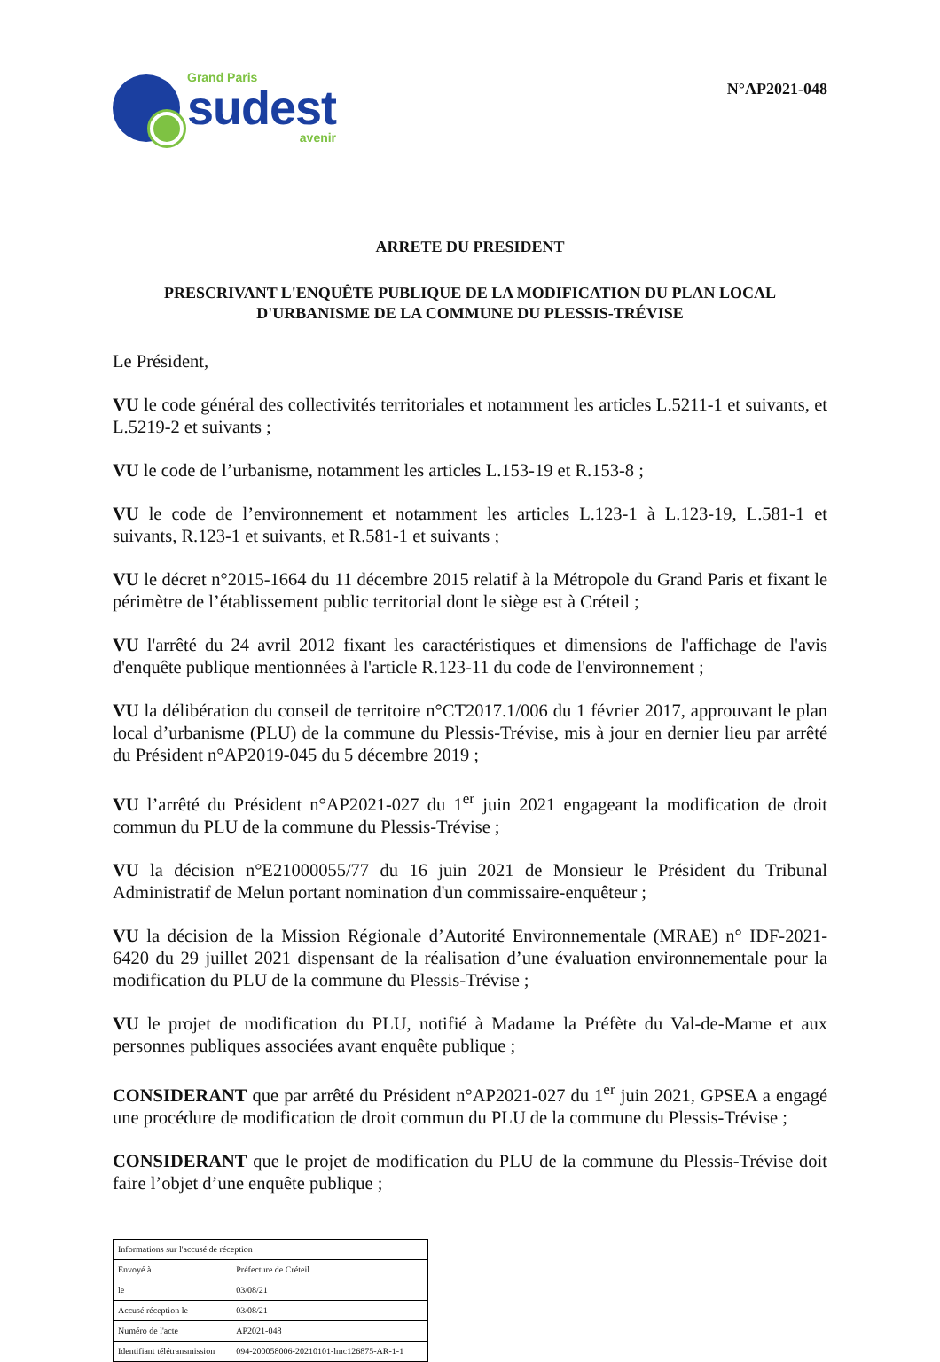Grand Paris
sudest
avenir
N°AP2021-048
ARRETE DU PRESIDENT
PRESCRIVANT L'ENQUÊTE PUBLIQUE DE LA MODIFICATION DU PLAN LOCAL D'URBANISME DE LA COMMUNE DU PLESSIS-TRÉVISE
Le Président,
VU le code général des collectivités territoriales et notamment les articles L.5211-1 et suivants, et L.5219-2 et suivants ;
VU le code de l’urbanisme, notamment les articles L.153-19 et R.153-8 ;
VU le code de l’environnement et notamment les articles L.123-1 à L.123-19, L.581-1 et suivants, R.123-1 et suivants, et R.581-1 et suivants ;
VU le décret n°2015-1664 du 11 décembre 2015 relatif à la Métropole du Grand Paris et fixant le périmètre de l’établissement public territorial dont le siège est à Créteil ;
VU l'arrêté du 24 avril 2012 fixant les caractéristiques et dimensions de l'affichage de l'avis d'enquête publique mentionnées à l'article R.123-11 du code de l'environnement ;
VU la délibération du conseil de territoire n°CT2017.1/006 du 1 février 2017, approuvant le plan local d’urbanisme (PLU) de la commune du Plessis-Trévise, mis à jour en dernier lieu par arrêté du Président n°AP2019-045 du 5 décembre 2019 ;
VU l’arrêté du Président n°AP2021-027 du 1<sup>er</sup> juin 2021 engageant la modification de droit commun du PLU de la commune du Plessis-Trévise ;
VU la décision n°E21000055/77 du 16 juin 2021 de Monsieur le Président du Tribunal Administratif de Melun portant nomination d'un commissaire-enquêteur ;
VU la décision de la Mission Régionale d’Autorité Environnementale (MRAE) n° IDF-2021-6420 du 29 juillet 2021 dispensant de la réalisation d’une évaluation environnementale pour la modification du PLU de la commune du Plessis-Trévise ;
VU le projet de modification du PLU, notifié à Madame la Préfète du Val-de-Marne et aux personnes publiques associées avant enquête publique ;
CONSIDERANT que par arrêté du Président n°AP2021-027 du 1<sup>er</sup> juin 2021, GPSEA a engagé une procédure de modification de droit commun du PLU de la commune du Plessis-Trévise ;
CONSIDERANT que le projet de modification du PLU de la commune du Plessis-Trévise doit faire l’objet d’une enquête publique ;
| Informations sur l'accusé de réception | |
| Envoyé à | Préfecture de Créteil |
| le | 03/08/21 |
| Accusé réception le | 03/08/21 |
| Numéro de l'acte | AP2021-048 |
| Identifiant télétransmission | 094-200058006-20210101-lmc126875-AR-1-1 |